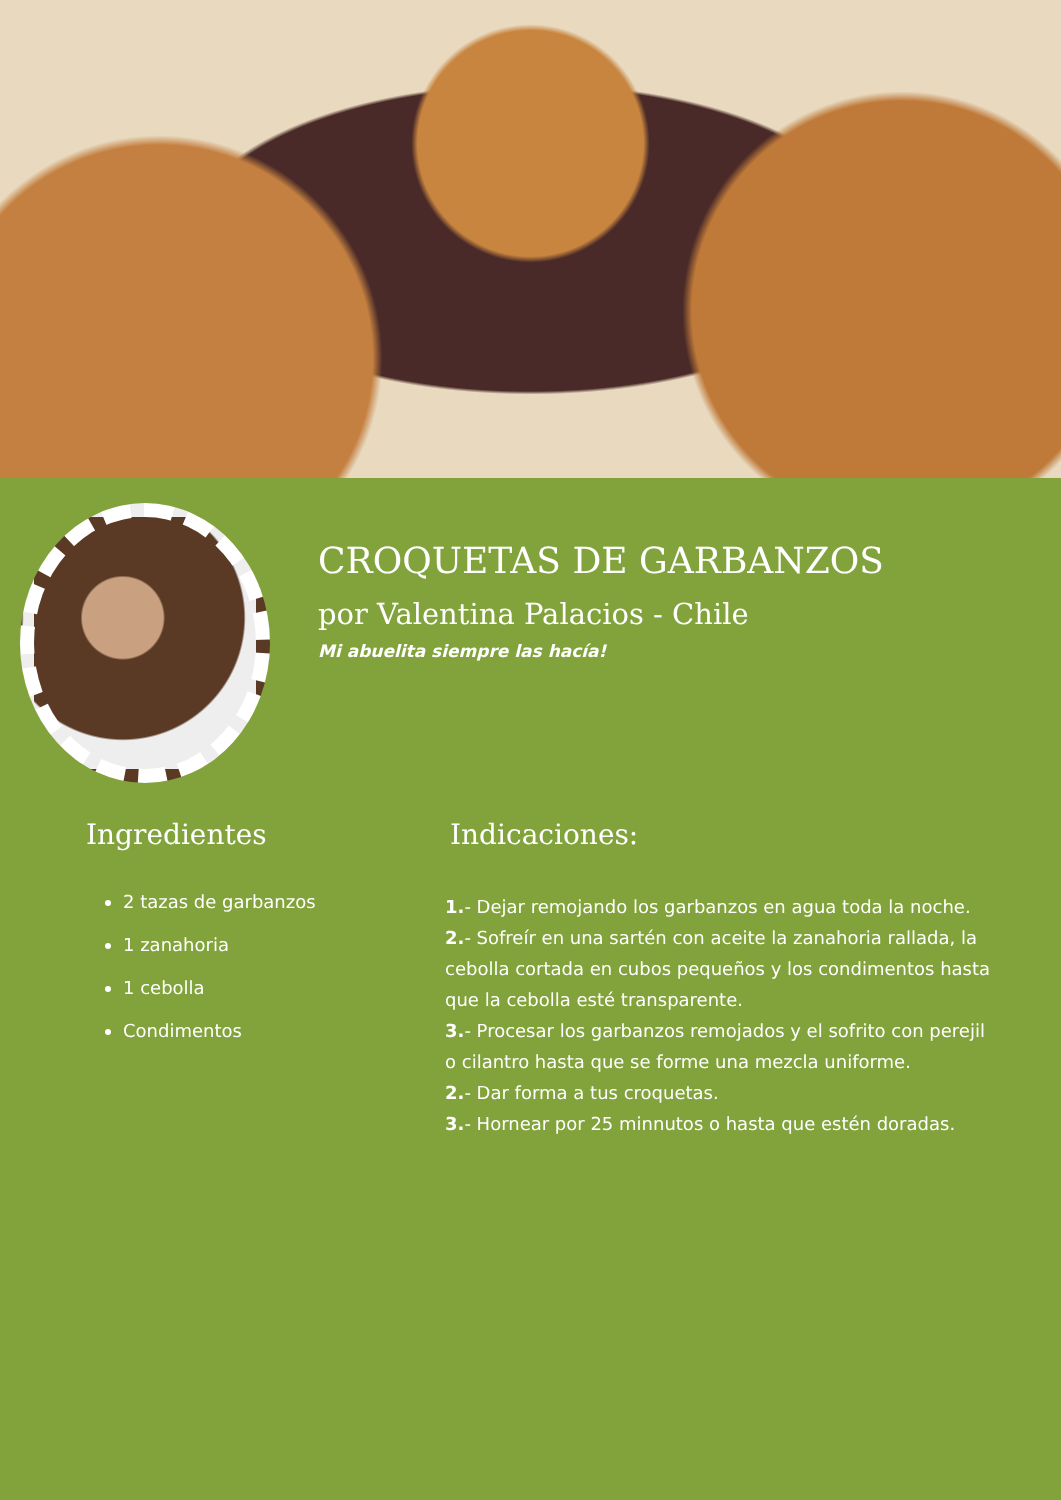CROQUETAS DE GARBANZOS
por Valentina Palacios - Chile
Mi abuelita siempre las hacía!
Ingredientes
2 tazas de garbanzos
1 zanahoria
1 cebolla
Condimentos
Indicaciones:
1.- Dejar remojando los garbanzos en agua toda la noche.
2.- Sofreír en una sartén con aceite la zanahoria rallada, la cebolla cortada en cubos pequeños y los condimentos hasta que la cebolla esté transparente.
3.- Procesar los garbanzos remojados y el sofrito con perejil o cilantro hasta que se forme una mezcla uniforme.
2.- Dar forma a tus croquetas.
3.- Hornear por 25 minnutos o hasta que estén doradas.